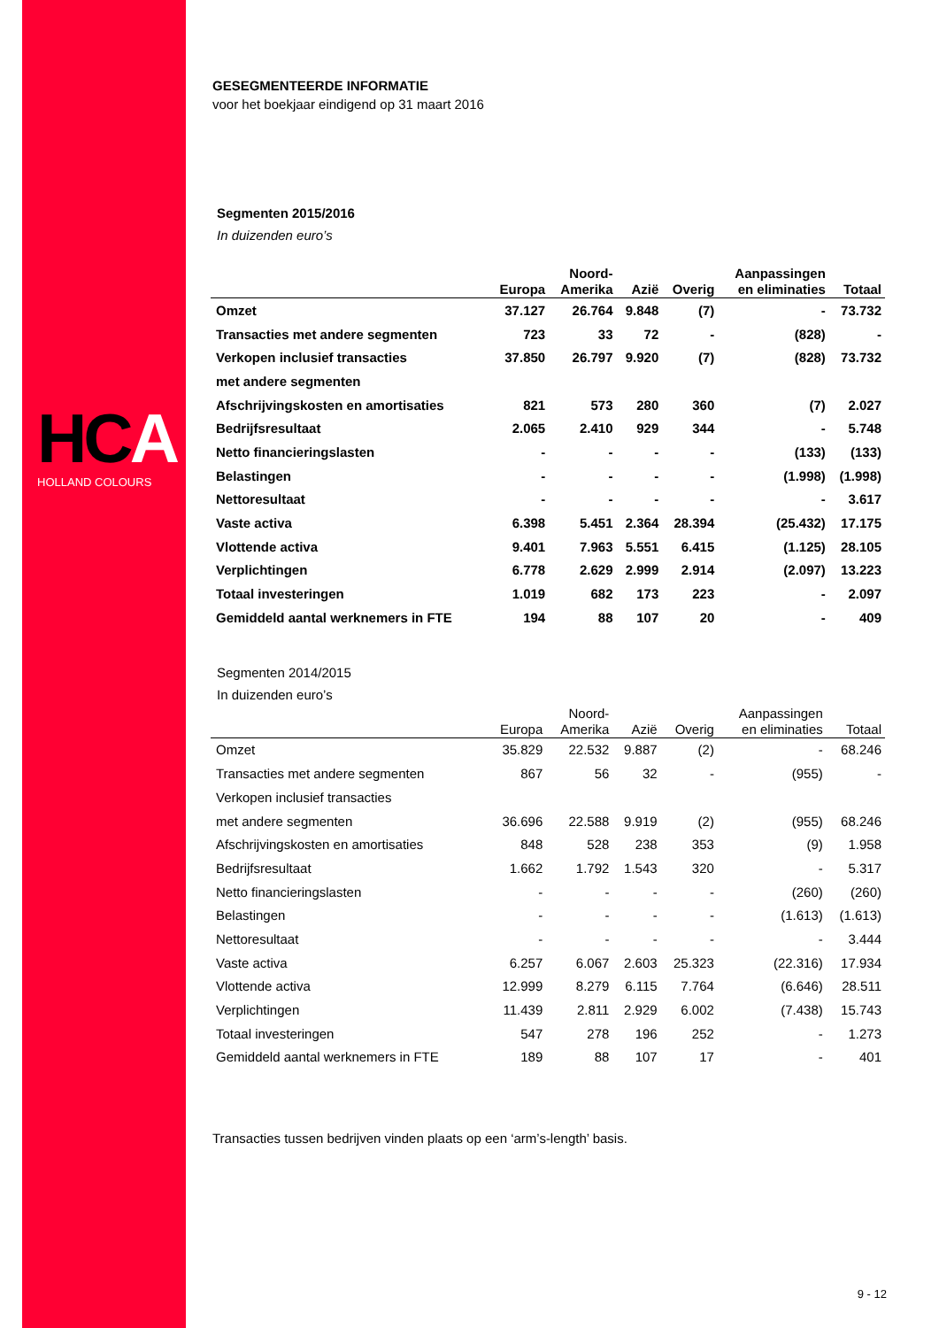HCA
HOLLAND COLOURS
GESEGMENTEERDE INFORMATIE
voor het boekjaar eindigend op 31 maart 2016
Segmenten 2015/2016
In duizenden euro’s
| | Europa | Noord- Amerika | Azië | Overig | Aanpassingen en eliminaties | Totaal |
| --- | --- | --- | --- | --- | --- | --- |
| Omzet | 37.127 | 26.764 | 9.848 | (7) | - | 73.732 |
| Transacties met andere segmenten | 723 | 33 | 72 | - | (828) | - |
| Verkopen inclusief transacties | 37.850 | 26.797 | 9.920 | (7) | (828) | 73.732 |
| met andere segmenten | | | | | | |
| Afschrijvingskosten en amortisaties | 821 | 573 | 280 | 360 | (7) | 2.027 |
| Bedrijfsresultaat | 2.065 | 2.410 | 929 | 344 | - | 5.748 |
| Netto financieringslasten | - | - | - | - | (133) | (133) |
| Belastingen | - | - | - | - | (1.998) | (1.998) |
| Nettoresultaat | - | - | - | - | - | 3.617 |
| Vaste activa | 6.398 | 5.451 | 2.364 | 28.394 | (25.432) | 17.175 |
| Vlottende activa | 9.401 | 7.963 | 5.551 | 6.415 | (1.125) | 28.105 |
| Verplichtingen | 6.778 | 2.629 | 2.999 | 2.914 | (2.097) | 13.223 |
| Totaal investeringen | 1.019 | 682 | 173 | 223 | - | 2.097 |
| Gemiddeld aantal werknemers in FTE | 194 | 88 | 107 | 20 | - | 409 |
Segmenten 2014/2015
In duizenden euro’s
| | Europa | Noord- Amerika | Azië | Overig | Aanpassingen en eliminaties | Totaal |
| --- | --- | --- | --- | --- | --- | --- |
| Omzet | 35.829 | 22.532 | 9.887 | (2) | - | 68.246 |
| Transacties met andere segmenten | 867 | 56 | 32 | - | (955) | - |
| Verkopen inclusief transacties | | | | | | |
| met andere segmenten | 36.696 | 22.588 | 9.919 | (2) | (955) | 68.246 |
| Afschrijvingskosten en amortisaties | 848 | 528 | 238 | 353 | (9) | 1.958 |
| Bedrijfsresultaat | 1.662 | 1.792 | 1.543 | 320 | - | 5.317 |
| Netto financieringslasten | - | - | - | - | (260) | (260) |
| Belastingen | - | - | - | - | (1.613) | (1.613) |
| Nettoresultaat | - | - | - | - | - | 3.444 |
| Vaste activa | 6.257 | 6.067 | 2.603 | 25.323 | (22.316) | 17.934 |
| Vlottende activa | 12.999 | 8.279 | 6.115 | 7.764 | (6.646) | 28.511 |
| Verplichtingen | 11.439 | 2.811 | 2.929 | 6.002 | (7.438) | 15.743 |
| Totaal investeringen | 547 | 278 | 196 | 252 | - | 1.273 |
| Gemiddeld aantal werknemers in FTE | 189 | 88 | 107 | 17 | - | 401 |
Transacties tussen bedrijven vinden plaats op een ‘arm’s-length’ basis.
9 - 12